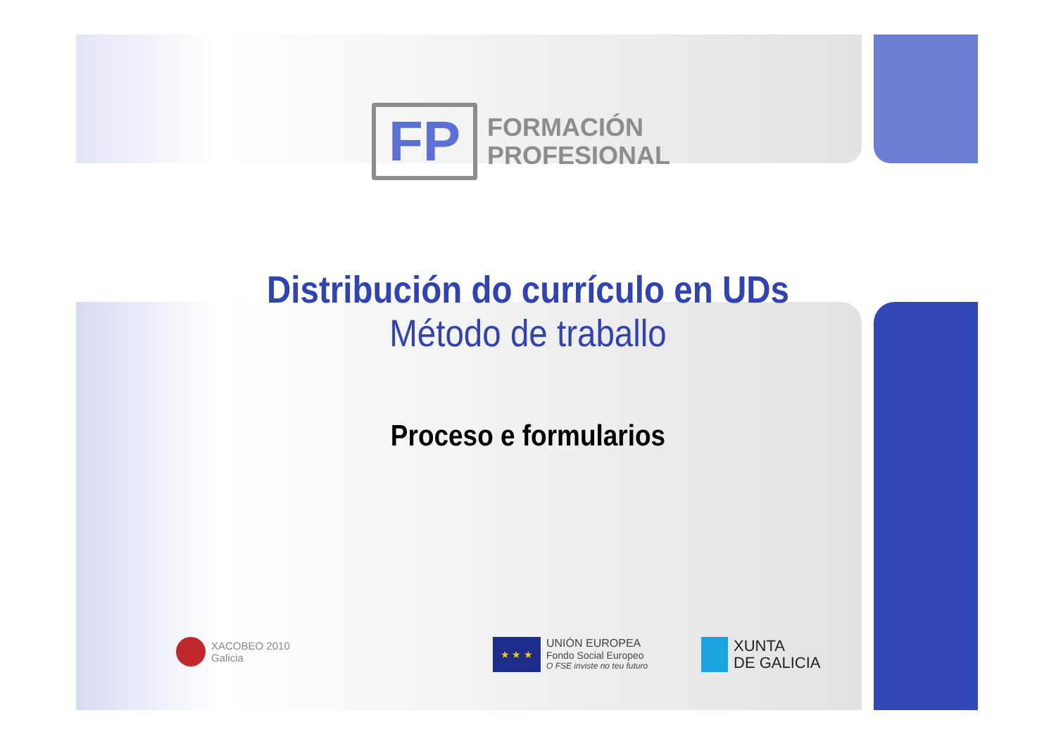FP
FORMACIÓN
PROFESIONAL
Distribución do currículo en UDs
Método de traballo
Proceso e formularios
XACOBEO 2010
Galicia
★ ★ ★
UNIÓN EUROPEA
Fondo Social Europeo
O FSE inviste no teu futuro
XUNTA
DE GALICIA